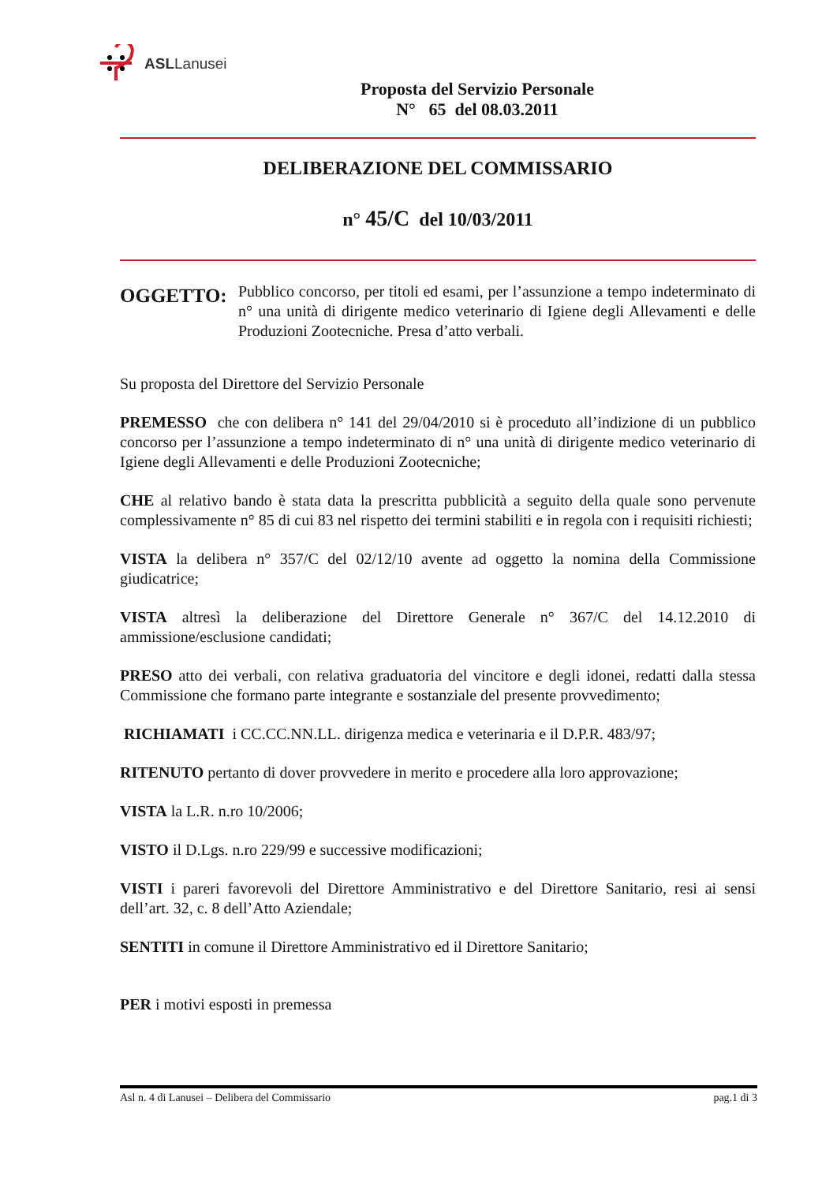ASLLanusei
Proposta del Servizio Personale
N° 65 del 08.03.2011
DELIBERAZIONE DEL COMMISSARIO
n° 45/C del 10/03/2011
OGGETTO:
Pubblico concorso, per titoli ed esami, per l’assunzione a tempo indeterminato di n° una unità di dirigente medico veterinario di Igiene degli Allevamenti e delle Produzioni Zootecniche. Presa d’atto verbali.
Su proposta del Direttore del Servizio Personale
PREMESSO che con delibera n° 141 del 29/04/2010 si è proceduto all’indizione di un pubblico concorso per l’assunzione a tempo indeterminato di n° una unità di dirigente medico veterinario di Igiene degli Allevamenti e delle Produzioni Zootecniche;
CHE al relativo bando è stata data la prescritta pubblicità a seguito della quale sono pervenute complessivamente n° 85 di cui 83 nel rispetto dei termini stabiliti e in regola con i requisiti richiesti;
VISTA la delibera n° 357/C del 02/12/10 avente ad oggetto la nomina della Commissione giudicatrice;
VISTA altresì la deliberazione del Direttore Generale n° 367/C del 14.12.2010 di ammissione/esclusione candidati;
PRESO atto dei verbali, con relativa graduatoria del vincitore e degli idonei, redatti dalla stessa Commissione che formano parte integrante e sostanziale del presente provvedimento;
RICHIAMATI i CC.CC.NN.LL. dirigenza medica e veterinaria e il D.P.R. 483/97;
RITENUTO pertanto di dover provvedere in merito e procedere alla loro approvazione;
VISTA la L.R. n.ro 10/2006;
VISTO il D.Lgs. n.ro 229/99 e successive modificazioni;
VISTI i pareri favorevoli del Direttore Amministrativo e del Direttore Sanitario, resi ai sensi dell’art. 32, c. 8 dell’Atto Aziendale;
SENTITI in comune il Direttore Amministrativo ed il Direttore Sanitario;
PER i motivi esposti in premessa
Asl n. 4 di Lanusei – Delibera del Commissario pag.1 di 3